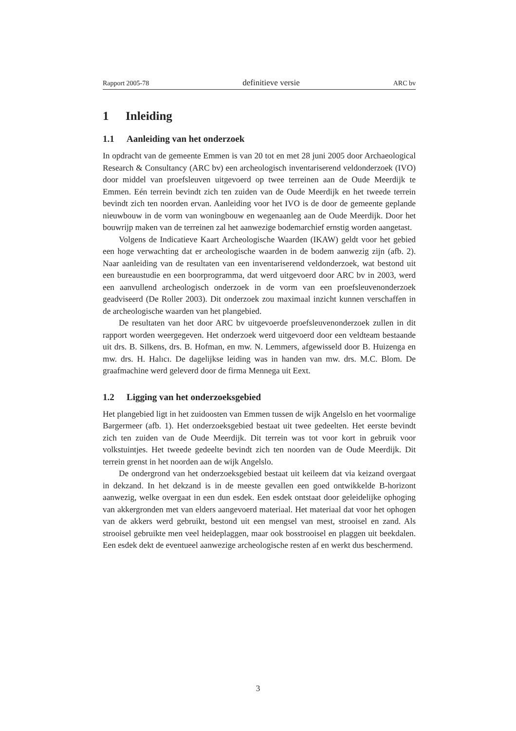Rapport 2005-78 definitieve versie ARC bv
1 Inleiding
1.1 Aanleiding van het onderzoek
In opdracht van de gemeente Emmen is van 20 tot en met 28 juni 2005 door Archaeological Research & Consultancy (ARC bv) een archeologisch inventariserend veldonderzoek (IVO) door middel van proefsleuven uitgevoerd op twee terreinen aan de Oude Meerdijk te Emmen. Eén terrein bevindt zich ten zuiden van de Oude Meerdijk en het tweede terrein bevindt zich ten noorden ervan. Aanleiding voor het IVO is de door de gemeente geplande nieuwbouw in de vorm van woningbouw en wegenaanleg aan de Oude Meerdijk. Door het bouwrijp maken van de terreinen zal het aanwezige bodemarchief ernstig worden aangetast.
Volgens de Indicatieve Kaart Archeologische Waarden (IKAW) geldt voor het gebied een hoge verwachting dat er archeologische waarden in de bodem aanwezig zijn (afb. 2). Naar aanleiding van de resultaten van een inventariserend veldonderzoek, wat bestond uit een bureaustudie en een boorprogramma, dat werd uitgevoerd door ARC bv in 2003, werd een aanvullend archeologisch onderzoek in de vorm van een proefsleuvenonderzoek geadviseerd (De Roller 2003). Dit onderzoek zou maximaal inzicht kunnen verschaffen in de archeologische waarden van het plangebied.
De resultaten van het door ARC bv uitgevoerde proefsleuvenonderzoek zullen in dit rapport worden weergegeven. Het onderzoek werd uitgevoerd door een veldteam bestaande uit drs. B. Silkens, drs. B. Hofman, en mw. N. Lemmers, afgewisseld door B. Huizenga en mw. drs. H. Halıcı. De dagelijkse leiding was in handen van mw. drs. M.C. Blom. De graafmachine werd geleverd door de firma Mennega uit Eext.
1.2 Ligging van het onderzoeksgebied
Het plangebied ligt in het zuidoosten van Emmen tussen de wijk Angelslo en het voormalige Bargermeer (afb. 1). Het onderzoeksgebied bestaat uit twee gedeelten. Het eerste bevindt zich ten zuiden van de Oude Meerdijk. Dit terrein was tot voor kort in gebruik voor volkstuintjes. Het tweede gedeelte bevindt zich ten noorden van de Oude Meerdijk. Dit terrein grenst in het noorden aan de wijk Angelslo.
De ondergrond van het onderzoeksgebied bestaat uit keileem dat via keizand overgaat in dekzand. In het dekzand is in de meeste gevallen een goed ontwikkelde B-horizont aanwezig, welke overgaat in een dun esdek. Een esdek ontstaat door geleidelijke ophoging van akkergronden met van elders aangevoerd materiaal. Het materiaal dat voor het ophogen van de akkers werd gebruikt, bestond uit een mengsel van mest, strooisel en zand. Als strooisel gebruikte men veel heideplaggen, maar ook bosstrooisel en plaggen uit beekdalen. Een esdek dekt de eventueel aanwezige archeologische resten af en werkt dus beschermend.
3